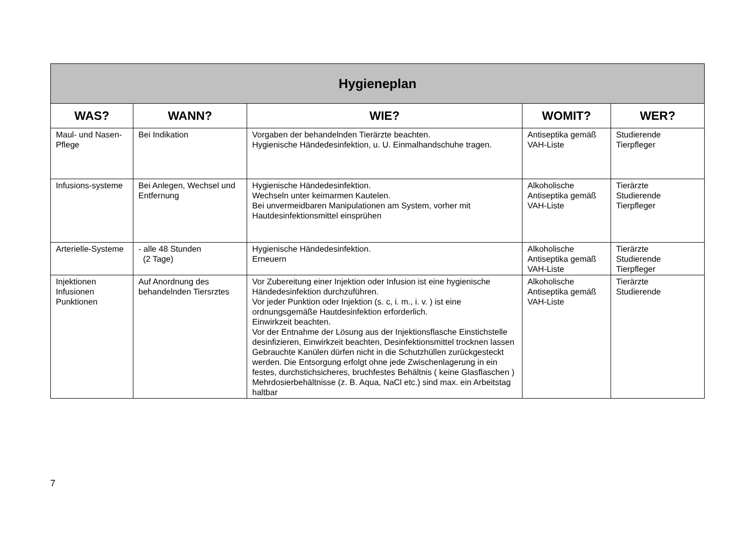| Hygieneplan | | | | |
| --- | --- | --- | --- | --- |
| WAS? | WANN? | WIE? | WOMIT? | WER? |
| Maul- und Nasen-Pflege | Bei Indikation | Vorgaben der behandelnden Tierärzte beachten. Hygienische Händedesinfektion, u. U. Einmalhandschuhe tragen. | Antiseptika gemäß VAH-Liste | Studierende Tierpfleger |
| Infusions-systeme | Bei Anlegen, Wechsel und Entfernung | Hygienische Händedesinfektion. Wechseln unter keimarmen Kautelen. Bei unvermeidbaren Manipulationen am System, vorher mit Hautdesinfektionsmittel einsprühen | Alkoholische Antiseptika gemäß VAH-Liste | Tierärzte Studierende Tierpfleger |
| Arterielle-Systeme | - alle 48 Stunden (2 Tage) | Hygienische Händedesinfektion. Erneuern | Alkoholische Antiseptika gemäß VAH-Liste | Tierärzte Studierende Tierpfleger |
| Injektionen Infusionen Punktionen | Auf Anordnung des behandelnden Tiersrztes | Vor Zubereitung einer Injektion oder Infusion ist eine hygienische Händedesinfektion durchzuführen. Vor jeder Punktion oder Injektion (s. c, i. m., i. v. ) ist eine ordnungsgemäße Hautdesinfektion erforderlich. Einwirkzeit beachten. Vor der Entnahme der Lösung aus der Injektionsflasche Einstichstelle desinfizieren, Einwirkzeit beachten, Desinfektionsmittel trocknen lassen Gebrauchte Kanülen dürfen nicht in die Schutzhüllen zurückgesteckt werden. Die Entsorgung erfolgt ohne jede Zwischenlagerung in ein festes, durchstichsicheres, bruchfestes Behältnis ( keine Glasflaschen ) Mehrdosierbehältnisse (z. B. Aqua, NaCl etc.) sind max. ein Arbeitstag haltbar | Alkoholische Antiseptika gemäß VAH-Liste | Tierärzte Studierende |
7